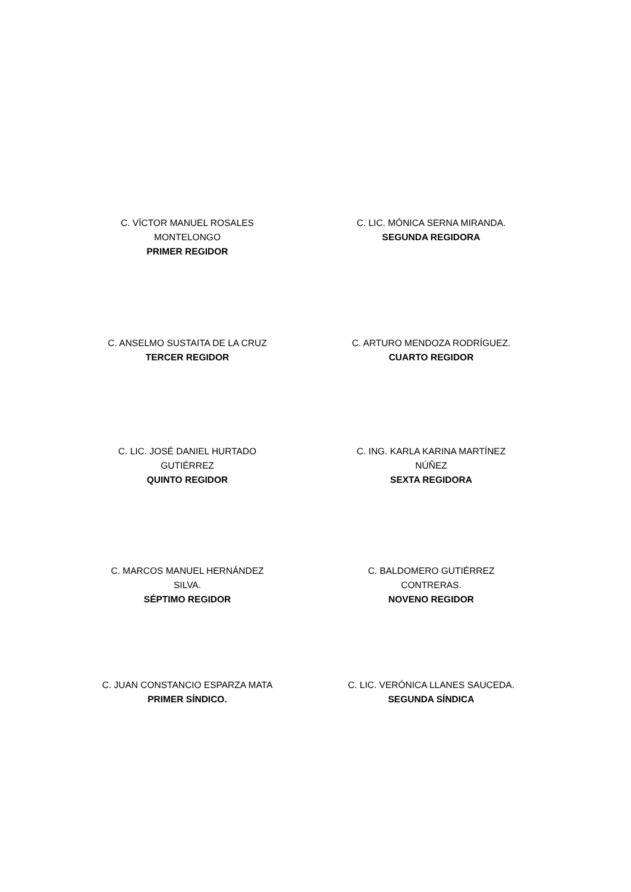C. VÍCTOR MANUEL ROSALES MONTELONGO
PRIMER REGIDOR
C. LIC. MÓNICA SERNA MIRANDA.
SEGUNDA REGIDORA
C. ANSELMO SUSTAITA DE LA CRUZ
TERCER REGIDOR
C. ARTURO MENDOZA RODRÍGUEZ.
CUARTO REGIDOR
C. LIC. JOSÉ DANIEL HURTADO GUTIÉRREZ
QUINTO REGIDOR
C. ING. KARLA KARINA MARTÍNEZ NÚÑEZ
SEXTA REGIDORA
C. MARCOS MANUEL HERNÁNDEZ SILVA.
SÉPTIMO REGIDOR
C. BALDOMERO GUTIÉRREZ CONTRERAS.
NOVENO REGIDOR
C. JUAN CONSTANCIO ESPARZA MATA
PRIMER SÍNDICO.
C. LIC. VERÓNICA LLANES SAUCEDA.
SEGUNDA SÍNDICA